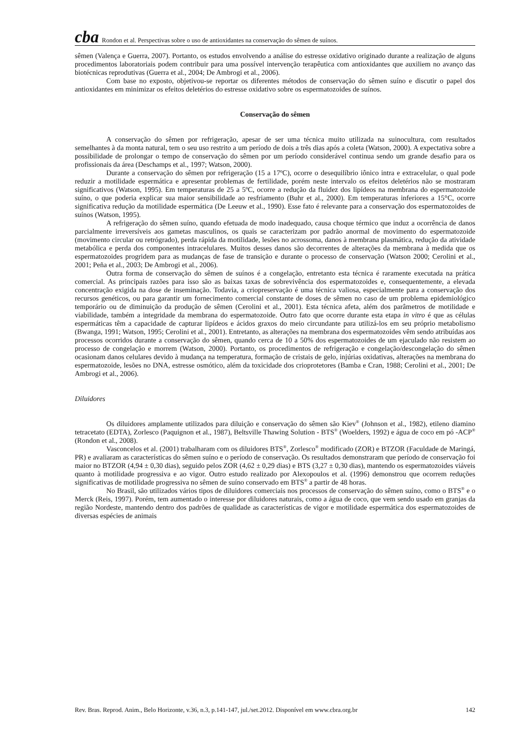cba Rondon et al. Perspectivas sobre o uso de antioxidantes na conservação do sêmen de suínos.
sêmen (Valença e Guerra, 2007). Portanto, os estudos envolvendo a análise do estresse oxidativo originado durante a realização de alguns procedimentos laboratoriais podem contribuir para uma possível intervenção terapêutica com antioxidantes que auxiliem no avanço das biotécnicas reprodutivas (Guerra et al., 2004; De Ambrogi et al., 2006).
Com base no exposto, objetivou-se reportar os diferentes métodos de conservação do sêmen suíno e discutir o papel dos antioxidantes em minimizar os efeitos deletérios do estresse oxidativo sobre os espermatozoides de suínos.
Conservação do sêmen
A conservação do sêmen por refrigeração, apesar de ser uma técnica muito utilizada na suinocultura, com resultados semelhantes à da monta natural, tem o seu uso restrito a um período de dois a três dias após a coleta (Watson, 2000). A expectativa sobre a possibilidade de prolongar o tempo de conservação do sêmen por um período considerável continua sendo um grande desafio para os profissionais da área (Deschamps et al., 1997; Watson, 2000).
Durante a conservação do sêmen por refrigeração (15 a 17ºC), ocorre o desequilíbrio iônico intra e extracelular, o qual pode reduzir a motilidade espermática e apresentar problemas de fertilidade, porém neste intervalo os efeitos deletérios não se mostraram significativos (Watson, 1995). Em temperaturas de 25 a 5ºC, ocorre a redução da fluidez dos lipídeos na membrana do espermatozoide suíno, o que poderia explicar sua maior sensibilidade ao resfriamento (Buhr et al., 2000). Em temperaturas inferiores a 15°C, ocorre significativa redução da motilidade espermática (De Leeuw et al., 1990). Esse fato é relevante para a conservação dos espermatozoides de suínos (Watson, 1995).
A refrigeração do sêmen suíno, quando efetuada de modo inadequado, causa choque térmico que induz a ocorrência de danos parcialmente irreversíveis aos gametas masculinos, os quais se caracterizam por padrão anormal de movimento do espermatozoide (movimento circular ou retrógrado), perda rápida da motilidade, lesões no acrossoma, danos à membrana plasmática, redução da atividade metabólica e perda dos componentes intracelulares. Muitos desses danos são decorrentes de alterações da membrana à medida que os espermatozoides progridem para as mudanças de fase de transição e durante o processo de conservação (Watson 2000; Cerolini et al., 2001; Peña et al., 2003; De Ambrogi et al., 2006).
Outra forma de conservação do sêmen de suínos é a congelação, entretanto esta técnica é raramente executada na prática comercial. As principais razões para isso são as baixas taxas de sobrevivência dos espermatozoides e, consequentemente, a elevada concentração exigida na dose de inseminação. Todavia, a criopreservação é uma técnica valiosa, especialmente para a conservação dos recursos genéticos, ou para garantir um fornecimento comercial constante de doses de sêmen no caso de um problema epidemiológico temporário ou de diminuição da produção de sêmen (Cerolini et al., 2001). Esta técnica afeta, além dos parâmetros de motilidade e viabilidade, também a integridade da membrana do espermatozoide. Outro fato que ocorre durante esta etapa in vitro é que as células espermáticas têm a capacidade de capturar lipídeos e ácidos graxos do meio circundante para utilizá-los em seu próprio metabolismo (Bwanga, 1991; Watson, 1995; Cerolini et al., 2001). Entretanto, as alterações na membrana dos espermatozoides vêm sendo atribuídas aos processos ocorridos durante a conservação do sêmen, quando cerca de 10 a 50% dos espermatozoides de um ejaculado não resistem ao processo de congelação e morrem (Watson, 2000). Portanto, os procedimentos de refrigeração e congelação/descongelação do sêmen ocasionam danos celulares devido à mudança na temperatura, formação de cristais de gelo, injúrias oxidativas, alterações na membrana do espermatozoide, lesões no DNA, estresse osmótico, além da toxicidade dos crioprotetores (Bamba e Cran, 1988; Cerolini et al., 2001; De Ambrogi et al., 2006).
Diluidores
Os diluidores amplamente utilizados para diluição e conservação do sêmen são Kiev<sup>®</sup> (Johnson et al., 1982), etileno diamino tetracetato (EDTA), Zorlesco (Paquignon et al., 1987), Beltsville Thawing Solution - BTS<sup>®</sup> (Woelders, 1992) e água de coco em pó -ACP<sup>®</sup> (Rondon et al., 2008).
Vasconcelos et al. (2001) trabalharam com os diluidores BTS<sup>®</sup>, Zorlesco<sup>®</sup> modificado (ZOR) e BTZOR (Faculdade de Maringá, PR) e avaliaram as características do sêmen suíno e o período de conservação. Os resultados demonstraram que período de conservação foi maior no BTZOR (4,94 ± 0,30 dias), seguido pelos ZOR (4,62 ± 0,29 dias) e BTS (3,27 ± 0,30 dias), mantendo os espermatozoides viáveis quanto à motilidade progressiva e ao vigor. Outro estudo realizado por Alexopoulos et al. (1996) demonstrou que ocorrem reduções significativas de motilidade progressiva no sêmen de suíno conservado em BTS<sup>®</sup> a partir de 48 horas.
No Brasil, são utilizados vários tipos de diluidores comerciais nos processos de conservação do sêmen suíno, como o BTS<sup>®</sup> e o Merck (Reis, 1997). Porém, tem aumentado o interesse por diluidores naturais, como a água de coco, que vem sendo usado em granjas da região Nordeste, mantendo dentro dos padrões de qualidade as características de vigor e motilidade espermática dos espermatozoides de diversas espécies de animais
Rev. Bras. Reprod. Anim., Belo Horizonte, v.36, n.3, p.141-147, jul./set.2012. Disponível em www.cbra.org.br 142